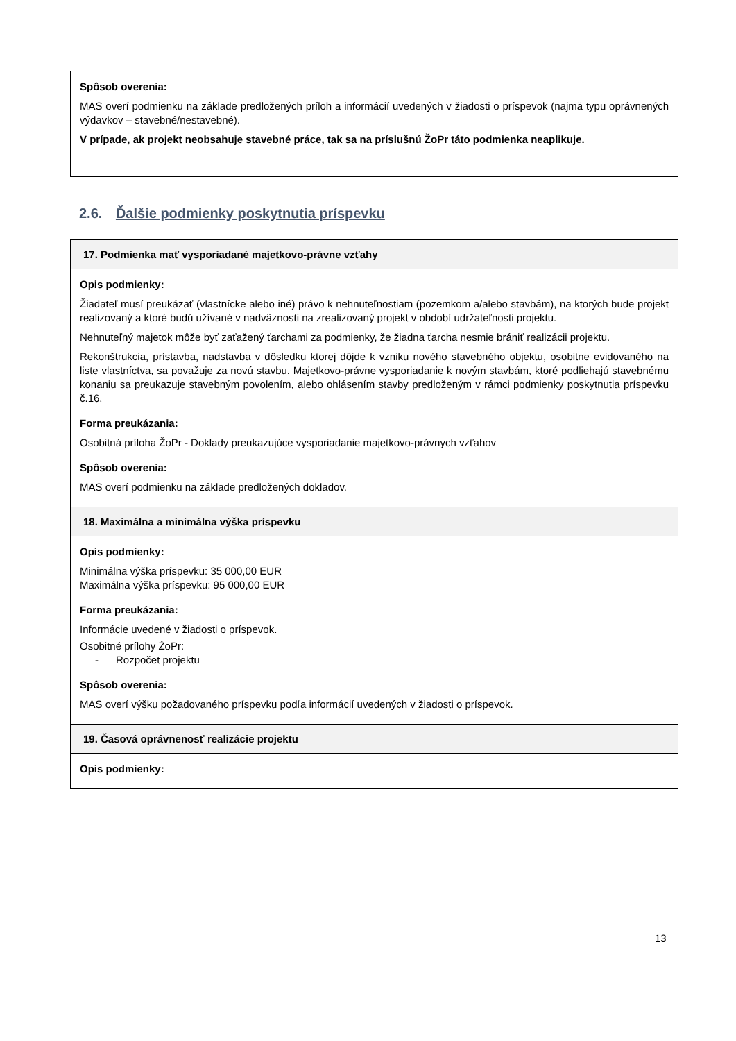Spôsob overenia:
MAS overí podmienku na základe predložených príloh a informácií uvedených v žiadosti o príspevok (najmä typu oprávnených výdavkov – stavebné/nestavebné).
V prípade, ak projekt neobsahuje stavebné práce, tak sa na príslušnú ŽoPr táto podmienka neaplikuje.
2.6. Ďalšie podmienky poskytnutia príspevku
17. Podmienka mať vysporiadané majetkovo-právne vzťahy
Opis podmienky:
Žiadateľ musí preukázať (vlastnícke alebo iné) právo k nehnuteľnostiam (pozemkom a/alebo stavbám), na ktorých bude projekt realizovaný a ktoré budú užívané v nadväznosti na zrealizovaný projekt v období udržateľnosti projektu.
Nehnuteľný majetok môže byť zaťažený ťarchami za podmienky, že žiadna ťarcha nesmie brániť realizácii projektu.
Rekonštrukcia, prístavba, nadstavba v dôsledku ktorej dôjde k vzniku nového stavebného objektu, osobitne evidovaného na liste vlastníctva, sa považuje za novú stavbu. Majetkovo-právne vysporiadanie k novým stavbám, ktoré podliehajú stavebnému konaniu sa preukazuje stavebným povolením, alebo ohlásením stavby predloženým v rámci podmienky poskytnutia príspevku č.16.
Forma preukázania:
Osobitná príloha ŽoPr - Doklady preukazujúce vysporiadanie majetkovo-právnych vzťahov
Spôsob overenia:
MAS overí podmienku na základe predložených dokladov.
18. Maximálna a minimálna výška príspevku
Opis podmienky:
Minimálna výška príspevku: 35 000,00 EUR
Maximálna výška príspevku: 95 000,00 EUR
Forma preukázania:
Informácie uvedené v žiadosti o príspevok.
Osobitné prílohy ŽoPr:
- Rozpočet projektu
Spôsob overenia:
MAS overí výšku požadovaného príspevku podľa informácií uvedených v žiadosti o príspevok.
19. Časová oprávnenosť realizácie projektu
Opis podmienky:
13